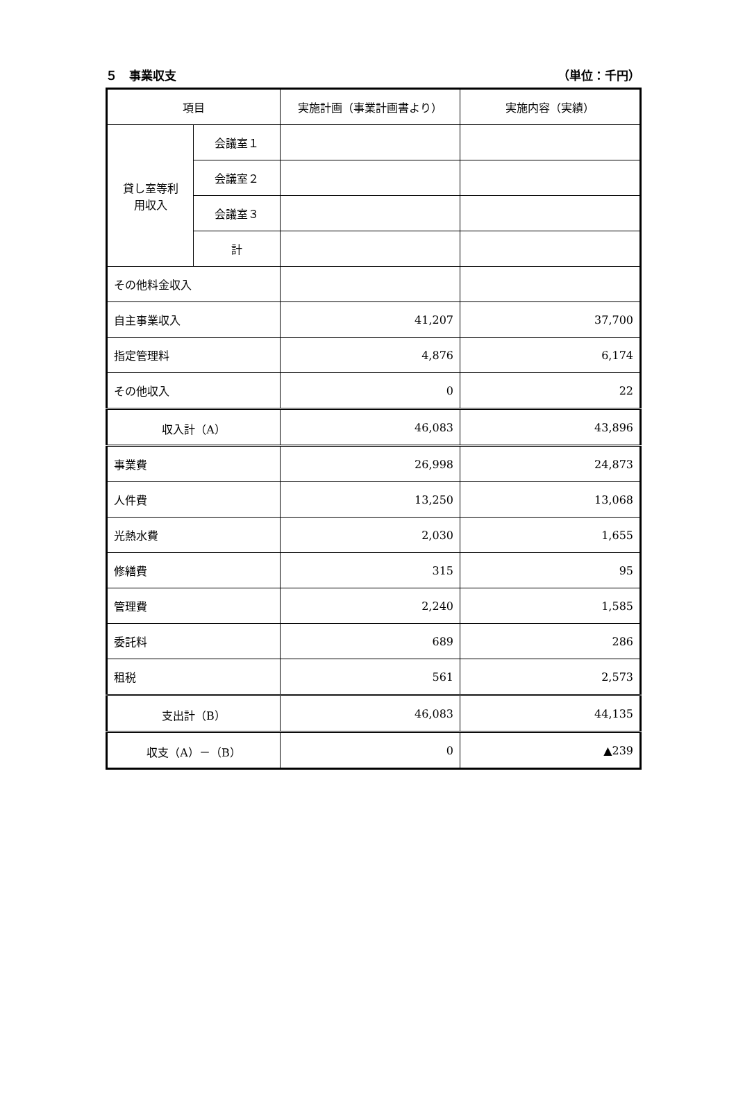５　事業収支 （単位：千円）
| 項目 | | 実施計画（事業計画書より） | 実施内容（実績） |
| --- | --- | --- | --- |
| 貸し室等利 用収入 | 会議室１ | | |
| | 会議室２ | | |
| | 会議室３ | | |
| | 計 | | |
| その他料金収入 | | | |
| 自主事業収入 | | 41,207 | 37,700 |
| 指定管理料 | | 4,876 | 6,174 |
| その他収入 | | 0 | 22 |
| 収入計（A） | | 46,083 | 43,896 |
| 事業費 | | 26,998 | 24,873 |
| 人件費 | | 13,250 | 13,068 |
| 光熱水費 | | 2,030 | 1,655 |
| 修繕費 | | 315 | 95 |
| 管理費 | | 2,240 | 1,585 |
| 委託料 | | 689 | 286 |
| 租税 | | 561 | 2,573 |
| 支出計（B） | | 46,083 | 44,135 |
| 収支（A）－（B） | | 0 | ▲239 |